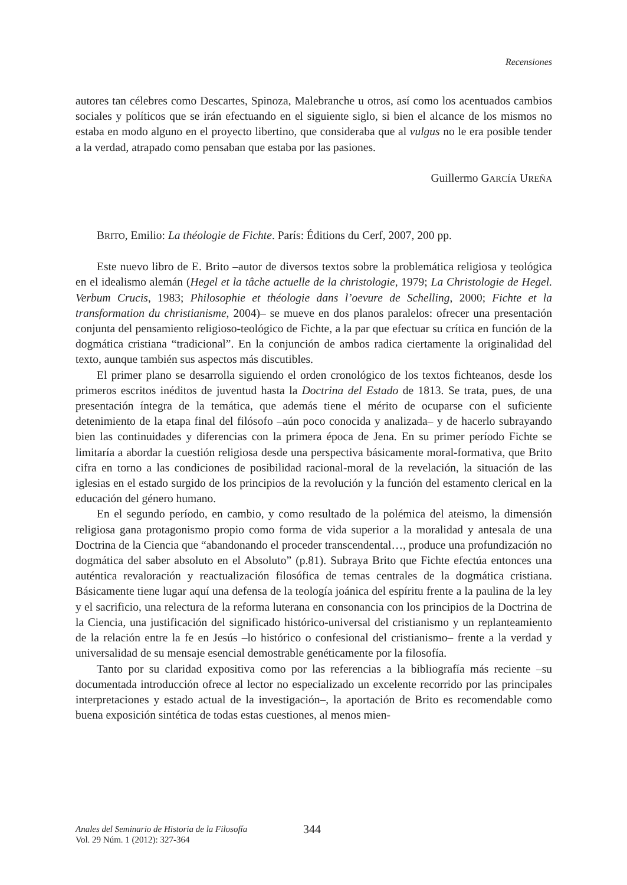Recensiones
autores tan célebres como Descartes, Spinoza, Malebranche u otros, así como los acentuados cambios sociales y políticos que se irán efectuando en el siguiente siglo, si bien el alcance de los mismos no estaba en modo alguno en el proyecto libertino, que consideraba que al vulgus no le era posible tender a la verdad, atrapado como pensaban que estaba por las pasiones.
Guillermo GARCÍA UREÑA
BRITO, Emilio: La théologie de Fichte. París: Éditions du Cerf, 2007, 200 pp.
Este nuevo libro de E. Brito –autor de diversos textos sobre la problemática religiosa y teológica en el idealismo alemán (Hegel et la tâche actuelle de la christologie, 1979; La Christologie de Hegel. Verbum Crucis, 1983; Philosophie et théologie dans l’oevure de Schelling, 2000; Fichte et la transformation du christianisme, 2004)– se mueve en dos planos paralelos: ofrecer una presentación conjunta del pensamiento religioso-teológico de Fichte, a la par que efectuar su crítica en función de la dogmática cristiana “tradicional”. En la conjunción de ambos radica ciertamente la originalidad del texto, aunque también sus aspectos más discutibles.
El primer plano se desarrolla siguiendo el orden cronológico de los textos fichteanos, desde los primeros escritos inéditos de juventud hasta la Doctrina del Estado de 1813. Se trata, pues, de una presentación íntegra de la temática, que además tiene el mérito de ocuparse con el suficiente detenimiento de la etapa final del filósofo –aún poco conocida y analizada– y de hacerlo subrayando bien las continuidades y diferencias con la primera época de Jena. En su primer período Fichte se limitaría a abordar la cuestión religiosa desde una perspectiva básicamente moral-formativa, que Brito cifra en torno a las condiciones de posibilidad racional-moral de la revelación, la situación de las iglesias en el estado surgido de los principios de la revolución y la función del estamento clerical en la educación del género humano.
En el segundo período, en cambio, y como resultado de la polémica del ateismo, la dimensión religiosa gana protagonismo propio como forma de vida superior a la moralidad y antesala de una Doctrina de la Ciencia que “abandonando el proceder transcendental…, produce una profundización no dogmática del saber absoluto en el Absoluto” (p.81). Subraya Brito que Fichte efectúa entonces una auténtica revaloración y reactualización filosófica de temas centrales de la dogmática cristiana. Básicamente tiene lugar aquí una defensa de la teología joánica del espíritu frente a la paulina de la ley y el sacrificio, una relectura de la reforma luterana en consonancia con los principios de la Doctrina de la Ciencia, una justificación del significado histórico-universal del cristianismo y un replanteamiento de la relación entre la fe en Jesús –lo histórico o confesional del cristianismo– frente a la verdad y universalidad de su mensaje esencial demostrable genéticamente por la filosofía.
Tanto por su claridad expositiva como por las referencias a la bibliografía más reciente –su documentada introducción ofrece al lector no especializado un excelente recorrido por las principales interpretaciones y estado actual de la investigación–, la aportación de Brito es recomendable como buena exposición sintética de todas estas cuestiones, al menos mien-
Anales del Seminario de Historia de la Filosofía
Vol. 29 Núm. 1 (2012): 327-364
344